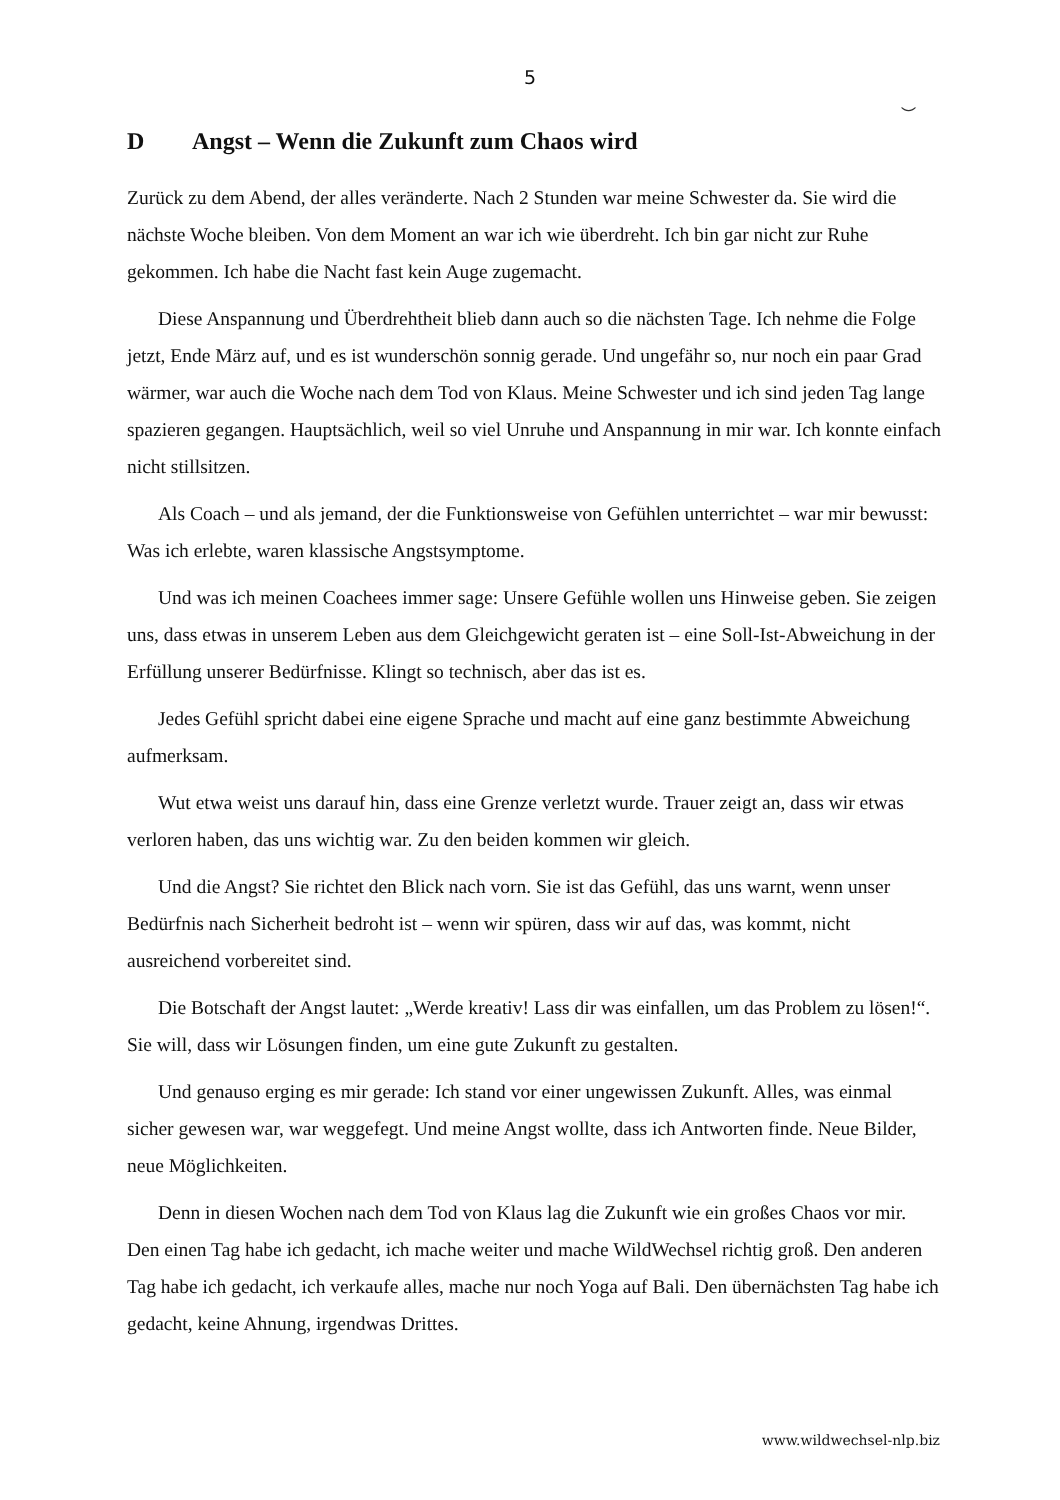5
⌣
D Angst – Wenn die Zukunft zum Chaos wird
Zurück zu dem Abend, der alles veränderte. Nach 2 Stunden war meine Schwester da. Sie wird die nächste Woche bleiben. Von dem Moment an war ich wie überdreht. Ich bin gar nicht zur Ruhe gekommen. Ich habe die Nacht fast kein Auge zugemacht.
Diese Anspannung und Überdrehtheit blieb dann auch so die nächsten Tage. Ich nehme die Folge jetzt, Ende März auf, und es ist wunderschön sonnig gerade. Und ungefähr so, nur noch ein paar Grad wärmer, war auch die Woche nach dem Tod von Klaus. Meine Schwester und ich sind jeden Tag lange spazieren gegangen. Hauptsächlich, weil so viel Unruhe und Anspannung in mir war. Ich konnte einfach nicht stillsitzen.
Als Coach – und als jemand, der die Funktionsweise von Gefühlen unterrichtet – war mir bewusst: Was ich erlebte, waren klassische Angstsymptome.
Und was ich meinen Coachees immer sage: Unsere Gefühle wollen uns Hinweise geben. Sie zeigen uns, dass etwas in unserem Leben aus dem Gleichgewicht geraten ist – eine Soll-Ist-Abweichung in der Erfüllung unserer Bedürfnisse. Klingt so technisch, aber das ist es.
Jedes Gefühl spricht dabei eine eigene Sprache und macht auf eine ganz bestimmte Abweichung aufmerksam.
Wut etwa weist uns darauf hin, dass eine Grenze verletzt wurde. Trauer zeigt an, dass wir etwas verloren haben, das uns wichtig war. Zu den beiden kommen wir gleich.
Und die Angst? Sie richtet den Blick nach vorn. Sie ist das Gefühl, das uns warnt, wenn unser Bedürfnis nach Sicherheit bedroht ist – wenn wir spüren, dass wir auf das, was kommt, nicht ausreichend vorbereitet sind.
Die Botschaft der Angst lautet: „Werde kreativ! Lass dir was einfallen, um das Problem zu lösen!“. Sie will, dass wir Lösungen finden, um eine gute Zukunft zu gestalten.
Und genauso erging es mir gerade: Ich stand vor einer ungewissen Zukunft. Alles, was einmal sicher gewesen war, war weggefegt. Und meine Angst wollte, dass ich Antworten finde. Neue Bilder, neue Möglichkeiten.
Denn in diesen Wochen nach dem Tod von Klaus lag die Zukunft wie ein großes Chaos vor mir. Den einen Tag habe ich gedacht, ich mache weiter und mache WildWechsel richtig groß. Den anderen Tag habe ich gedacht, ich verkaufe alles, mache nur noch Yoga auf Bali. Den übernächsten Tag habe ich gedacht, keine Ahnung, irgendwas Drittes.
www.wildwechsel-nlp.biz